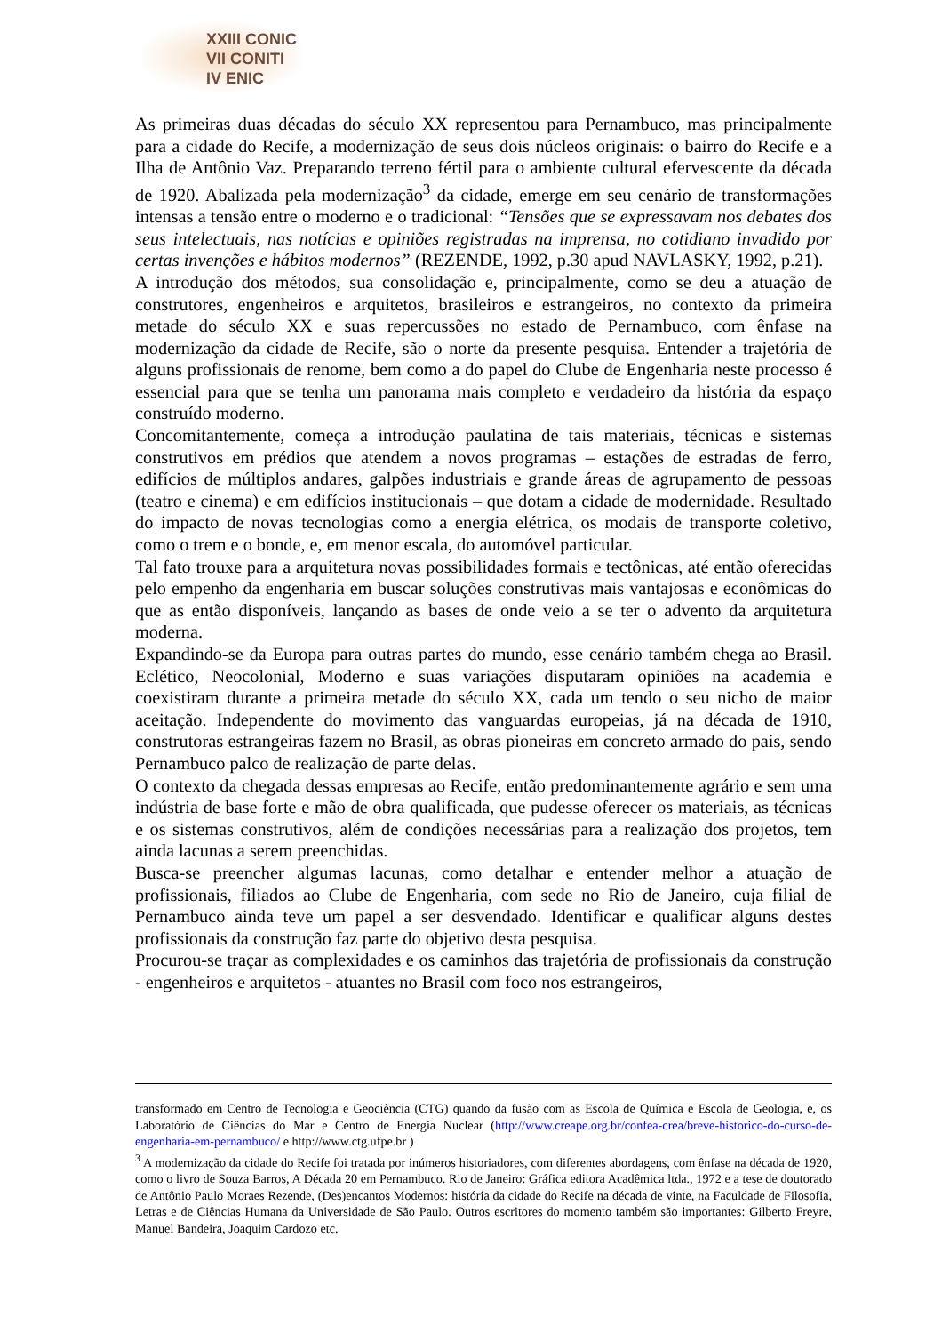XXIII CONIC
VII CONITI
IV ENIC
As primeiras duas décadas do século XX representou para Pernambuco, mas principalmente para a cidade do Recife, a modernização de seus dois núcleos originais: o bairro do Recife e a Ilha de Antônio Vaz. Preparando terreno fértil para o ambiente cultural efervescente da década de 1920. Abalizada pela modernização<sup>3</sup> da cidade, emerge em seu cenário de transformações intensas a tensão entre o moderno e o tradicional: “Tensões que se expressavam nos debates dos seus intelectuais, nas notícias e opiniões registradas na imprensa, no cotidiano invadido por certas invenções e hábitos modernos” (REZENDE, 1992, p.30 apud NAVLASKY, 1992, p.21).
A introdução dos métodos, sua consolidação e, principalmente, como se deu a atuação de construtores, engenheiros e arquitetos, brasileiros e estrangeiros, no contexto da primeira metade do século XX e suas repercussões no estado de Pernambuco, com ênfase na modernização da cidade de Recife, são o norte da presente pesquisa. Entender a trajetória de alguns profissionais de renome, bem como a do papel do Clube de Engenharia neste processo é essencial para que se tenha um panorama mais completo e verdadeiro da história da espaço construído moderno.
Concomitantemente, começa a introdução paulatina de tais materiais, técnicas e sistemas construtivos em prédios que atendem a novos programas – estações de estradas de ferro, edifícios de múltiplos andares, galpões industriais e grande áreas de agrupamento de pessoas (teatro e cinema) e em edifícios institucionais – que dotam a cidade de modernidade. Resultado do impacto de novas tecnologias como a energia elétrica, os modais de transporte coletivo, como o trem e o bonde, e, em menor escala, do automóvel particular.
Tal fato trouxe para a arquitetura novas possibilidades formais e tectônicas, até então oferecidas pelo empenho da engenharia em buscar soluções construtivas mais vantajosas e econômicas do que as então disponíveis, lançando as bases de onde veio a se ter o advento da arquitetura moderna.
Expandindo-se da Europa para outras partes do mundo, esse cenário também chega ao Brasil. Eclético, Neocolonial, Moderno e suas variações disputaram opiniões na academia e coexistiram durante a primeira metade do século XX, cada um tendo o seu nicho de maior aceitação. Independente do movimento das vanguardas europeias, já na década de 1910, construtoras estrangeiras fazem no Brasil, as obras pioneiras em concreto armado do país, sendo Pernambuco palco de realização de parte delas.
O contexto da chegada dessas empresas ao Recife, então predominantemente agrário e sem uma indústria de base forte e mão de obra qualificada, que pudesse oferecer os materiais, as técnicas e os sistemas construtivos, além de condições necessárias para a realização dos projetos, tem ainda lacunas a serem preenchidas.
Busca-se preencher algumas lacunas, como detalhar e entender melhor a atuação de profissionais, filiados ao Clube de Engenharia, com sede no Rio de Janeiro, cuja filial de Pernambuco ainda teve um papel a ser desvendado. Identificar e qualificar alguns destes profissionais da construção faz parte do objetivo desta pesquisa.
Procurou-se traçar as complexidades e os caminhos das trajetória de profissionais da construção - engenheiros e arquitetos - atuantes no Brasil com foco nos estrangeiros,
transformado em Centro de Tecnologia e Geociência (CTG) quando da fusão com as Escola de Química e Escola de Geologia, e, os Laboratório de Ciências do Mar e Centro de Energia Nuclear (http://www.creape.org.br/confea-crea/breve-historico-do-curso-de-engenharia-em-pernambuco/ e http://www.ctg.ufpe.br )
<sup>3</sup> A modernização da cidade do Recife foi tratada por inúmeros historiadores, com diferentes abordagens, com ênfase na década de 1920, como o livro de Souza Barros, A Década 20 em Pernambuco. Rio de Janeiro: Gráfica editora Acadêmica ltda., 1972 e a tese de doutorado de Antônio Paulo Moraes Rezende, (Des)encantos Modernos: história da cidade do Recife na década de vinte, na Faculdade de Filosofia, Letras e de Ciências Humana da Universidade de São Paulo. Outros escritores do momento também são importantes: Gilberto Freyre, Manuel Bandeira, Joaquim Cardozo etc.